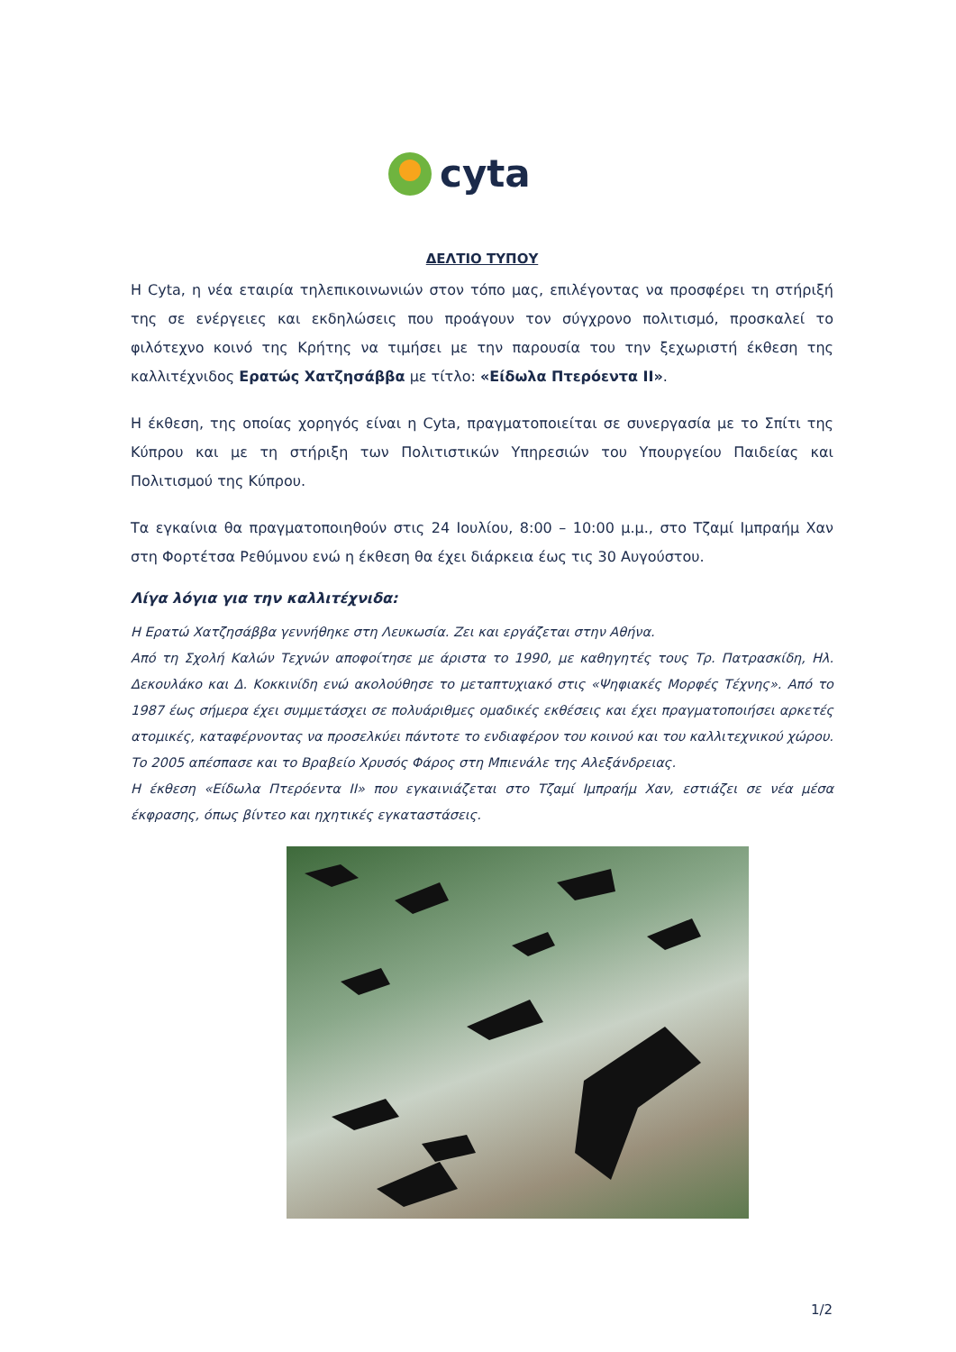cyta
ΔΕΛΤΙΟ ΤΥΠΟΥ
Η Cyta, η νέα εταιρία τηλεπικοινωνιών στον τόπο μας, επιλέγοντας να προσφέρει τη στήριξή της σε ενέργειες και εκδηλώσεις που προάγουν τον σύγχρονο πολιτισμό, προσκαλεί το φιλότεχνο κοινό της Κρήτης να τιμήσει με την παρουσία του την ξεχωριστή έκθεση της καλλιτέχνιδος Ερατώς Χατζησάββα με τίτλο: «Είδωλα Πτερόεντα ΙΙ».
Η έκθεση, της οποίας χορηγός είναι η Cyta, πραγματοποιείται σε συνεργασία με το Σπίτι της Κύπρου και με τη στήριξη των Πολιτιστικών Υπηρεσιών του Υπουργείου Παιδείας και Πολιτισμού της Κύπρου.
Τα εγκαίνια θα πραγματοποιηθούν στις 24 Ιουλίου, 8:00 – 10:00 μ.μ., στο Τζαμί Ιμπραήμ Χαν στη Φορτέτσα Ρεθύμνου ενώ η έκθεση θα έχει διάρκεια έως τις 30 Αυγούστου.
Λίγα λόγια για την καλλιτέχνιδα:
Η Ερατώ Χατζησάββα γεννήθηκε στη Λευκωσία. Ζει και εργάζεται στην Αθήνα.
Από τη Σχολή Καλών Τεχνών αποφοίτησε με άριστα το 1990, με καθηγητές τους Τρ. Πατρασκίδη, Ηλ. Δεκουλάκο και Δ. Κοκκινίδη ενώ ακολούθησε το μεταπτυχιακό στις «Ψηφιακές Μορφές Τέχνης». Από το 1987 έως σήμερα έχει συμμετάσχει σε πολυάριθμες ομαδικές εκθέσεις και έχει πραγματοποιήσει αρκετές ατομικές, καταφέρνοντας να προσελκύει πάντοτε το ενδιαφέρον του κοινού και του καλλιτεχνικού χώρου.
Το 2005 απέσπασε και το Βραβείο Χρυσός Φάρος στη Μπιενάλε της Αλεξάνδρειας.
Η έκθεση «Είδωλα Πτερόεντα ΙΙ» που εγκαινιάζεται στο Τζαμί Ιμπραήμ Χαν, εστιάζει σε νέα μέσα έκφρασης, όπως βίντεο και ηχητικές εγκαταστάσεις.
1/2